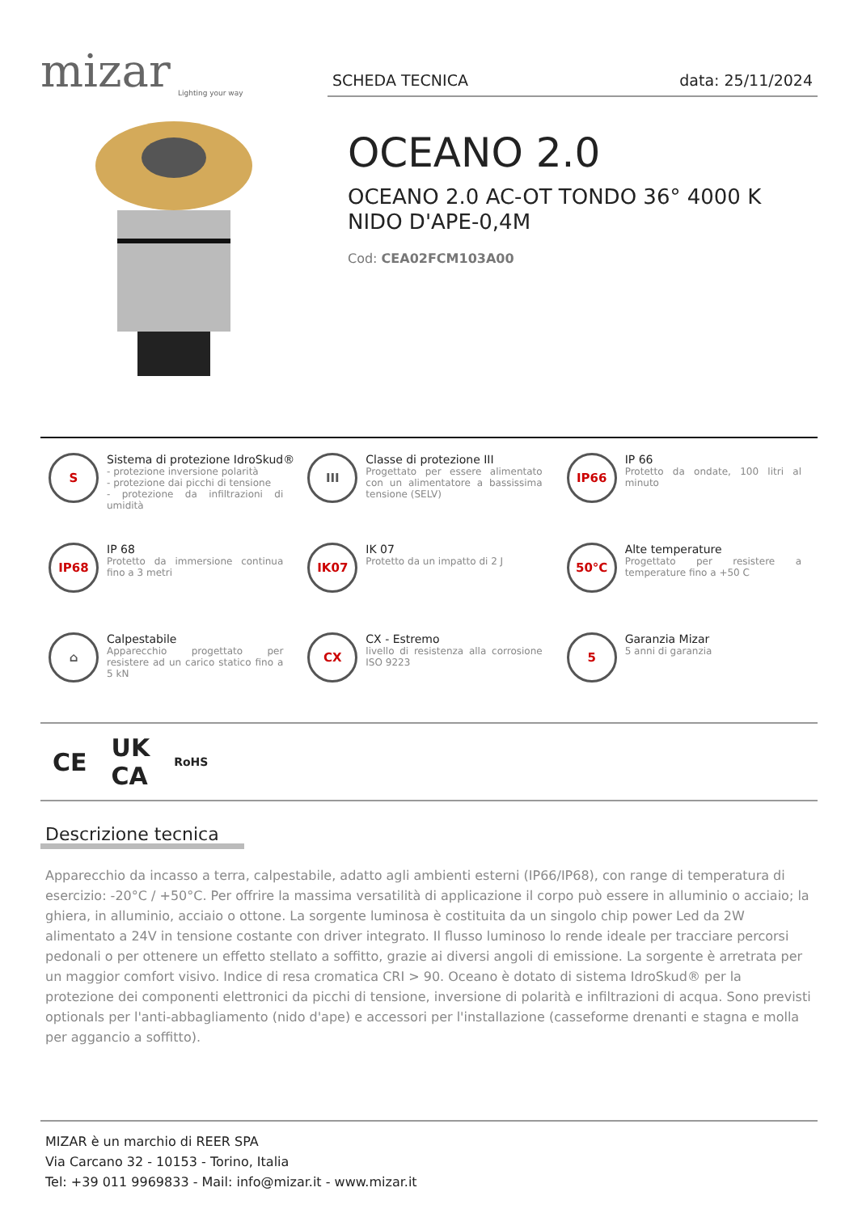mizar
Lighting your way
SCHEDA TECNICA data: 25/11/2024
OCEANO 2.0
OCEANO 2.0 AC-OT TONDO 36° 4000 K
NIDO D'APE-0,4M
Cod: CEA02FCM103A00
S
Sistema di protezione IdroSkud®
- protezione inversione polarità
- protezione dai picchi di tensione
- protezione da infiltrazioni di umidità
III
Classe di protezione III
Progettato per essere alimentato con un alimentatore a bassissima tensione (SELV)
IP66
IP 66
Protetto da ondate, 100 litri al minuto
IP68
IP 68
Protetto da immersione continua fino a 3 metri
IK07
IK 07
Protetto da un impatto di 2 J
50°C
Alte temperature
Progettato per resistere a temperature fino a +50 C
⌂
Calpestabile
Apparecchio progettato per resistere ad un carico statico fino a 5 kN
CX
CX - Estremo
livello di resistenza alla corrosione ISO 9223
5
Garanzia Mizar
5 anni di garanzia
CE UK
CA RoHS
Descrizione tecnica
Apparecchio da incasso a terra, calpestabile, adatto agli ambienti esterni (IP66/IP68), con range di temperatura di esercizio: -20°C / +50°C. Per offrire la massima versatilità di applicazione il corpo può essere in alluminio o acciaio; la ghiera, in alluminio, acciaio o ottone. La sorgente luminosa è costituita da un singolo chip power Led da 2W alimentato a 24V in tensione costante con driver integrato. Il flusso luminoso lo rende ideale per tracciare percorsi pedonali o per ottenere un effetto stellato a soffitto, grazie ai diversi angoli di emissione. La sorgente è arretrata per un maggior comfort visivo. Indice di resa cromatica CRI > 90. Oceano è dotato di sistema IdroSkud® per la protezione dei componenti elettronici da picchi di tensione, inversione di polarità e infiltrazioni di acqua. Sono previsti optionals per l'anti-abbagliamento (nido d'ape) e accessori per l'installazione (casseforme drenanti e stagna e molla per aggancio a soffitto).
MIZAR è un marchio di REER SPA
Via Carcano 32 - 10153 - Torino, Italia
Tel: +39 011 9969833 - Mail: info@mizar.it - www.mizar.it